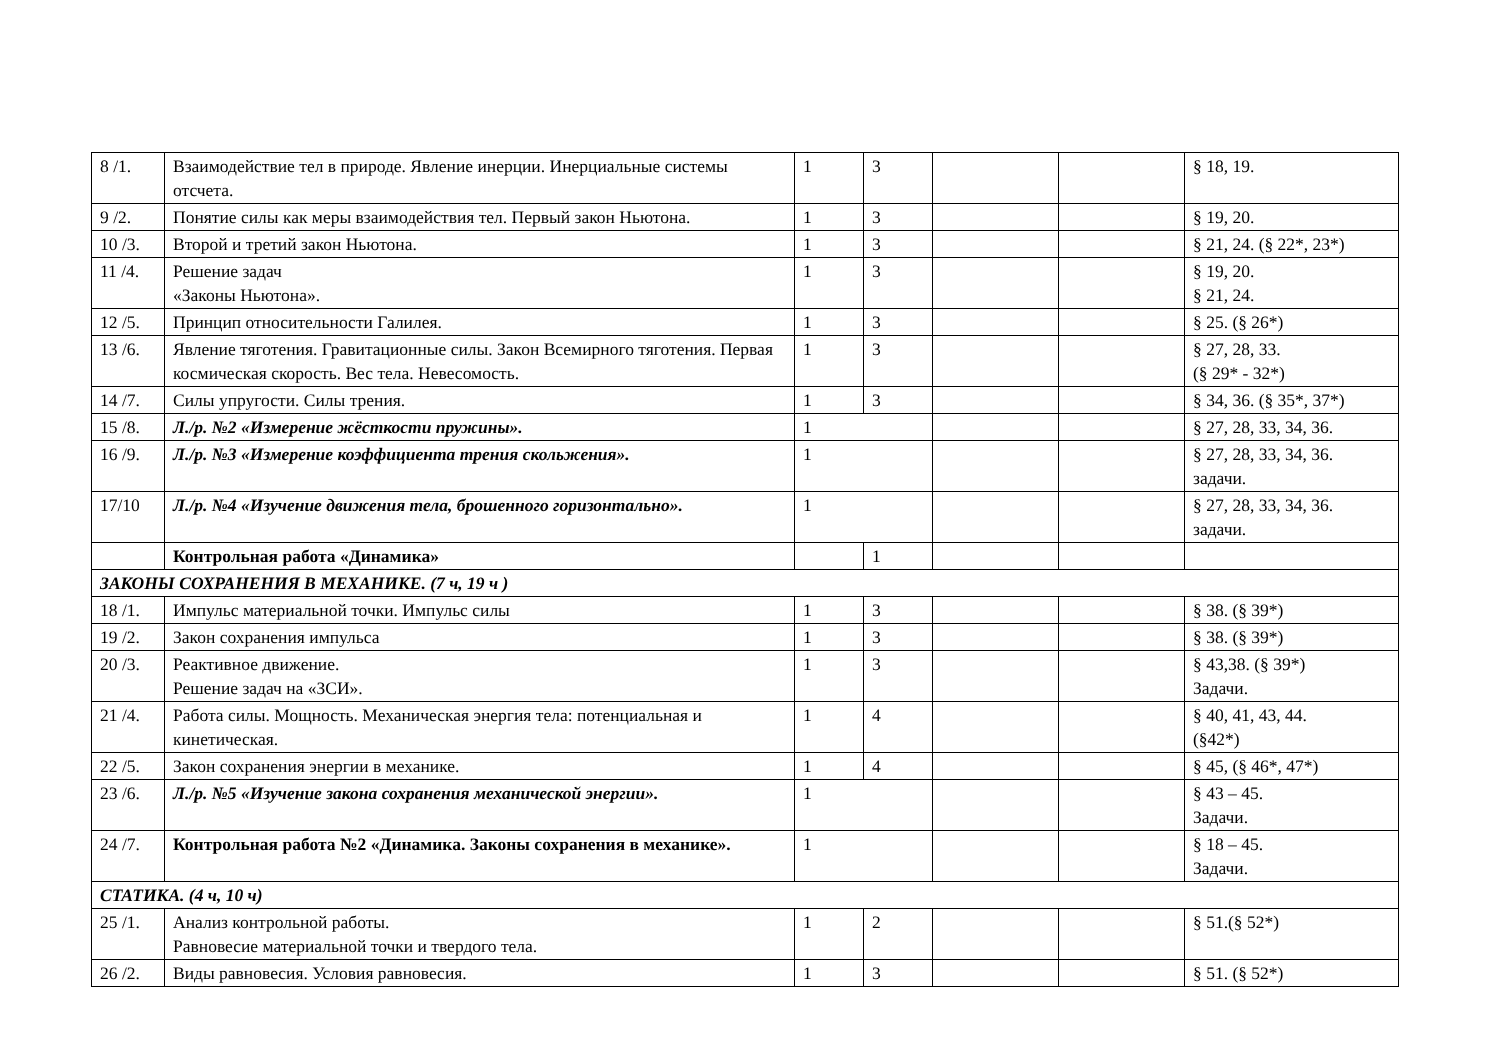| 8 /1. | Взаимодействие тел в природе. Явление инерции. Инерциальные системы отсчета. | 1 | 3 | | | § 18, 19. |
| 9 /2. | Понятие силы как меры взаимодействия тел. Первый закон Ньютона. | 1 | 3 | | | § 19, 20. |
| 10 /3. | Второй и третий закон Ньютона. | 1 | 3 | | | § 21, 24. (§ 22*, 23*) |
| 11 /4. | Решение задач «Законы Ньютона». | 1 | 3 | | | § 19, 20. § 21, 24. |
| 12 /5. | Принцип относительности Галилея. | 1 | 3 | | | § 25. (§ 26*) |
| 13 /6. | Явление тяготения. Гравитационные силы. Закон Всемирного тяготения. Первая космическая скорость. Вес тела. Невесомость. | 1 | 3 | | | § 27, 28, 33. (§ 29* - 32*) |
| 14 /7. | Силы упругости. Силы трения. | 1 | 3 | | | § 34, 36. (§ 35*, 37*) |
| 15 /8. | Л./р. №2 «Измерение жёсткости пружины». | 1 | | | | § 27, 28, 33, 34, 36. |
| 16 /9. | Л./р. №3 «Измерение коэффициента трения скольжения». | 1 | | | | § 27, 28, 33, 34, 36. задачи. |
| 17/10 | Л./р. №4 «Изучение движения тела, брошенного горизонтально». | 1 | | | | § 27, 28, 33, 34, 36. задачи. |
| | Контрольная работа «Динамика» | | 1 | | | |
| ЗАКОНЫ СОХРАНЕНИЯ В МЕХАНИКЕ. (7 ч, 19 ч ) | | | | | | |
| 18 /1. | Импульс материальной точки. Импульс силы | 1 | 3 | | | § 38. (§ 39*) |
| 19 /2. | Закон сохранения импульса | 1 | 3 | | | § 38. (§ 39*) |
| 20 /3. | Реактивное движение. Решение задач на «ЗСИ». | 1 | 3 | | | § 43,38. (§ 39*) Задачи. |
| 21 /4. | Работа силы. Мощность. Механическая энергия тела: потенциальная и кинетическая. | 1 | 4 | | | § 40, 41, 43, 44. (§42*) |
| 22 /5. | Закон сохранения энергии в механике. | 1 | 4 | | | § 45, (§ 46*, 47*) |
| 23 /6. | Л./р. №5 «Изучение закона сохранения механической энергии». | 1 | | | | § 43 – 45. Задачи. |
| 24 /7. | Контрольная работа №2 «Динамика. Законы сохранения в механике». | 1 | | | | § 18 – 45. Задачи. |
| СТАТИКА. (4 ч, 10 ч) | | | | | | |
| 25 /1. | Анализ контрольной работы. Равновесие материальной точки и твердого тела. | 1 | 2 | | | § 51.(§ 52*) |
| 26 /2. | Виды равновесия. Условия равновесия. | 1 | 3 | | | § 51. (§ 52*) |